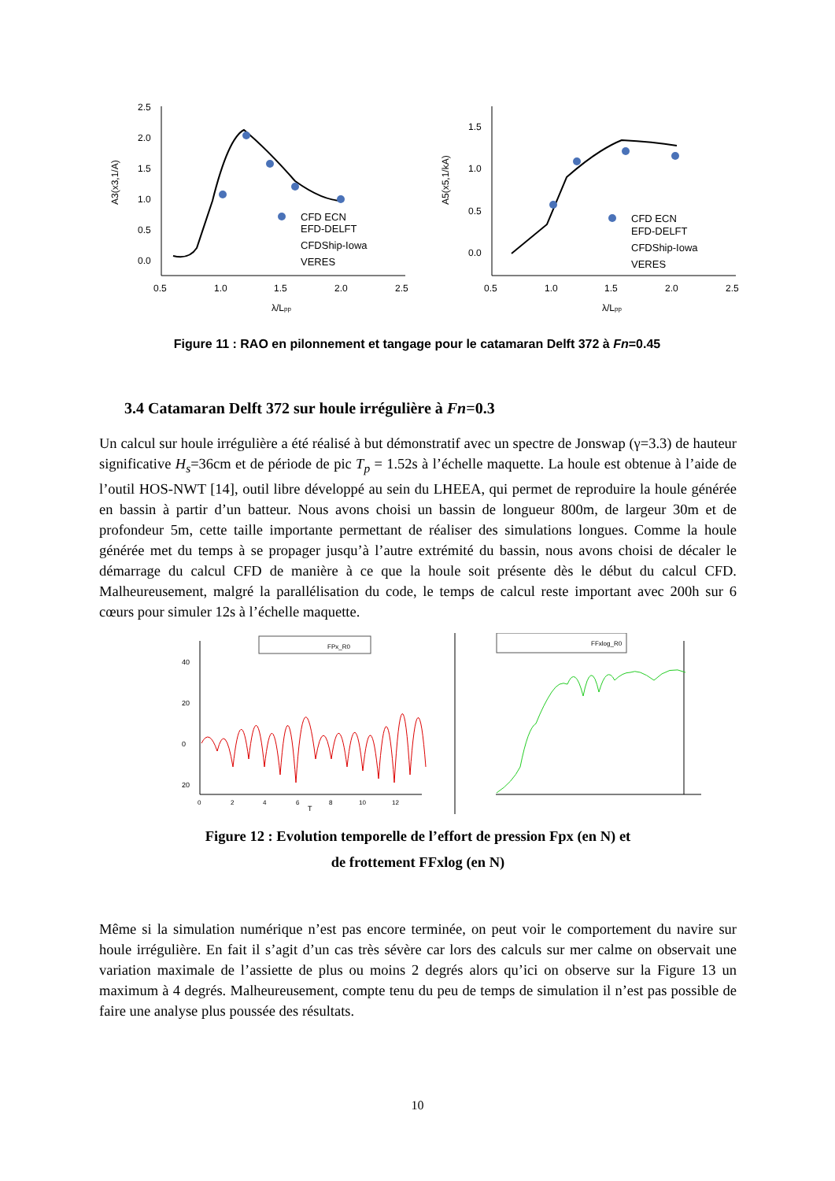2.5
2.0
1.5
1.0
0.5
0.0
0.5
1.0
1.5
2.0
2.5
λ/Lpp
A3(x3,1/A)
CFD ECN
EFD-DELFT
CFDShip-Iowa
VERES
1.5
1.0
0.5
0.0
0.5
1.0
1.5
2.0
2.5
λ/Lpp
A5(x5,1/kA)
CFD ECN
EFD-DELFT
CFDShip-Iowa
VERES
Figure 11 : RAO en pilonnement et tangage pour le catamaran Delft 372 à Fn=0.45
3.4 Catamaran Delft 372 sur houle irrégulière à Fn=0.3
Un calcul sur houle irrégulière a été réalisé à but démonstratif avec un spectre de Jonswap (γ=3.3) de hauteur significative H<sub>s</sub>=36cm et de période de pic T<sub>p</sub> = 1.52s à l’échelle maquette. La houle est obtenue à l’aide de l’outil HOS-NWT [14], outil libre développé au sein du LHEEA, qui permet de reproduire la houle générée en bassin à partir d’un batteur. Nous avons choisi un bassin de longueur 800m, de largeur 30m et de profondeur 5m, cette taille importante permettant de réaliser des simulations longues. Comme la houle générée met du temps à se propager jusqu’à l’autre extrémité du bassin, nous avons choisi de décaler le démarrage du calcul CFD de manière à ce que la houle soit présente dès le début du calcul CFD. Malheureusement, malgré la parallélisation du code, le temps de calcul reste important avec 200h sur 6 cœurs pour simuler 12s à l’échelle maquette.
40
20
0
20
0
2
4
6
8
10
12
T
FPx_R0
FFxlog_R0
Figure 12 : Evolution temporelle de l’effort de pression Fpx (en N) et
de frottement FFxlog (en N)
Même si la simulation numérique n’est pas encore terminée, on peut voir le comportement du navire sur houle irrégulière. En fait il s’agit d’un cas très sévère car lors des calculs sur mer calme on observait une variation maximale de l’assiette de plus ou moins 2 degrés alors qu’ici on observe sur la Figure 13 un maximum à 4 degrés. Malheureusement, compte tenu du peu de temps de simulation il n’est pas possible de faire une analyse plus poussée des résultats.
10